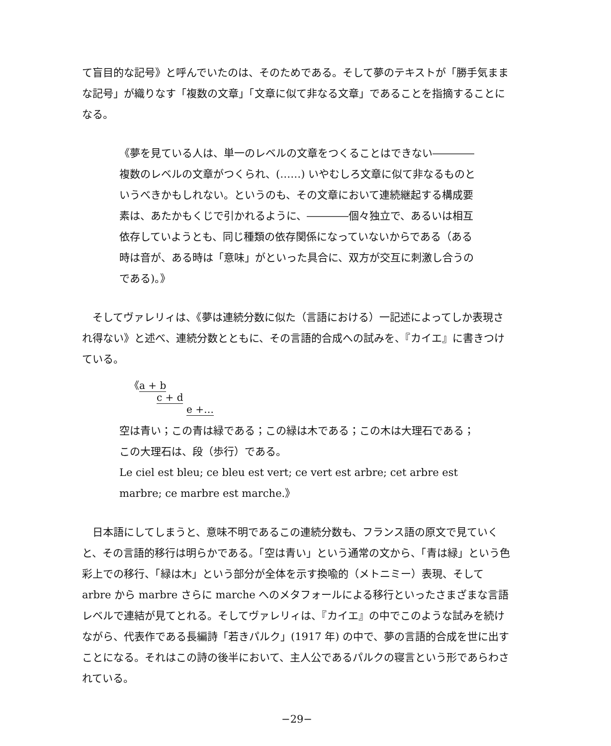て盲目的な記号》と呼んでいたのは、そのためである。そして夢のテキストが「勝手気ままな記号」が織りなす「複数の文章」「文章に似て非なる文章」であることを指摘することになる。
《夢を見ている人は、単一のレベルの文章をつくることはできない――――複数のレベルの文章がつくられ、(……) いやむしろ文章に似て非なるものというべきかもしれない。というのも、その文章において連続継起する構成要素は、あたかもくじで引かれるように、――――個々独立で、あるいは相互依存していようとも、同じ種類の依存関係になっていないからである（ある時は音が、ある時は「意味」がといった具合に、双方が交互に刺激し合うのである)。》
　そしてヴァレリィは、《夢は連続分数に似た（言語における）一記述によってしか表現され得ない》と述べ、連続分数とともに、その言語的合成への試みを、『カイエ』に書きつけている。
《a + b
c + d
e +…
空は青い；この青は緑である；この緑は木である；この木は大理石である；この大理石は、段（歩行）である。
Le ciel est bleu; ce bleu est vert; ce vert est arbre; cet arbre est marbre; ce marbre est marche.》
　日本語にしてしまうと、意味不明であるこの連続分数も、フランス語の原文で見ていくと、その言語的移行は明らかである。「空は青い」という通常の文から、「青は緑」という色彩上での移行、「緑は木」という部分が全体を示す換喩的（メトニミー）表現、そして arbre から marbre さらに marche へのメタフォールによる移行といったさまざまな言語レベルで連結が見てとれる。そしてヴァレリィは、『カイエ』の中でこのような試みを続けながら、代表作である長編詩「若きパルク」(1917 年) の中で、夢の言語的合成を世に出すことになる。それはこの詩の後半において、主人公であるパルクの寝言という形であらわされている。
−29−